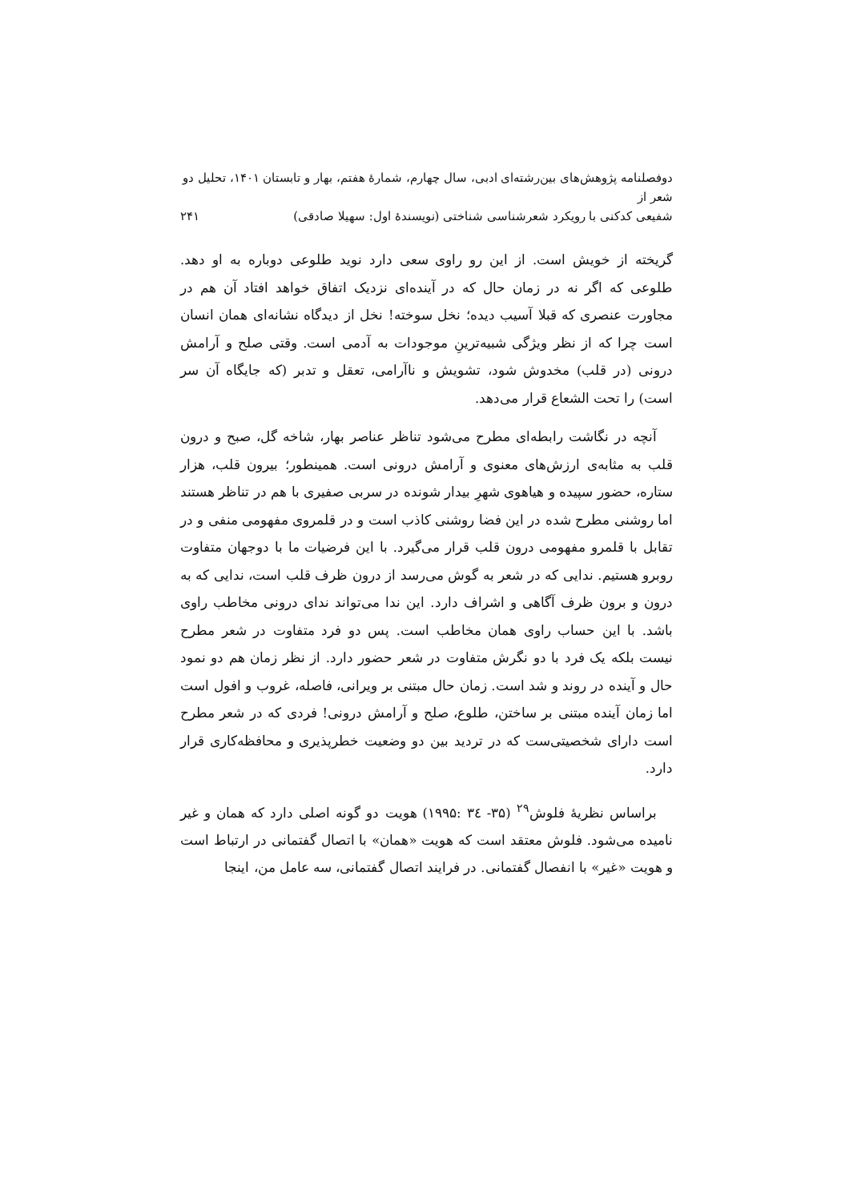دوفصلنامه پژوهش‌های بین‌رشته‌ای ادبی، سال چهارم، شمارهٔ هفتم، بهار و تابستان ۱۴۰۱، تحلیل دو شعر از
شفیعی کدکنی با رویکرد شعرشناسی شناختی (نویسندهٔ اول: سهیلا صادقی) ۲۴۱
گریخته از خویش است. از این رو راوی سعی دارد نوید طلوعی دوباره به او دهد. طلوعی که اگر نه در زمان حال که در آینده‌ای نزدیک اتفاق خواهد افتاد آن هم در مجاورت عنصری که قبلا آسیب دیده؛ نخل سوخته! نخل از دیدگاه نشانه‌ای همان انسان است چرا که از نظر ویژگی شبیه‌ترینِ موجودات به آدمی است. وقتی صلح و آرامش درونی (در قلب) مخدوش شود، تشویش و ناآرامی، تعقل و تدبر (که جایگاه آن سر است) را تحت الشعاع قرار می‌دهد.
آنچه در نگاشت رابطه‌ای مطرح می‌شود تناظر عناصر بهار، شاخه گل، صبح و درون قلب به مثابه‌ی ارزش‌های معنوی و آرامش درونی است. همینطور؛ بیرون قلب، هزار ستاره، حضور سپیده و هیاهوی شهرِ بیدار شونده در سربی صفیری با هم در تناظر هستند اما روشنی مطرح شده در این فضا روشنی کاذب است و در قلمروی مفهومی منفی و در تقابل با قلمرو مفهومی درون قلب قرار می‌گیرد. با این فرضیات ما با دوجهان متفاوت روبرو هستیم. ندایی که در شعر به گوش می‌رسد از درون ظرف قلب است، ندایی که به درون و برون ظرف آگاهی و اشراف دارد. این ندا می‌تواند ندای درونی مخاطب راوی باشد. با این حساب راوی همان مخاطب است. پس دو فرد متفاوت در شعر مطرح نیست بلکه یک فرد با دو نگرش متفاوت در شعر حضور دارد. از نظر زمان هم دو نمود حال و آینده در روند و شد است. زمان حال مبتنی بر ویرانی، فاصله، غروب و افول است اما زمان آینده مبتنی بر ساختن، طلوع، صلح و آرامش درونی! فردی که در شعر مطرح است دارای شخصیتی‌ست که در تردید بین دو وضعیت خطرپذیری و محافظه‌کاری قرار دارد.
براساس نظریهٔ فلوش<sup>۲۹</sup> (۳۵- ۳٤ :۱۹۹۵) هویت دو گونه اصلی دارد که همان و غیر نامیده می‌شود. فلوش معتقد است که هویت «همان» با اتصال گفتمانی در ارتباط است و هویت «غیر» با انفصال گفتمانی. در فرایند اتصال گفتمانی، سه عامل من، اینجا